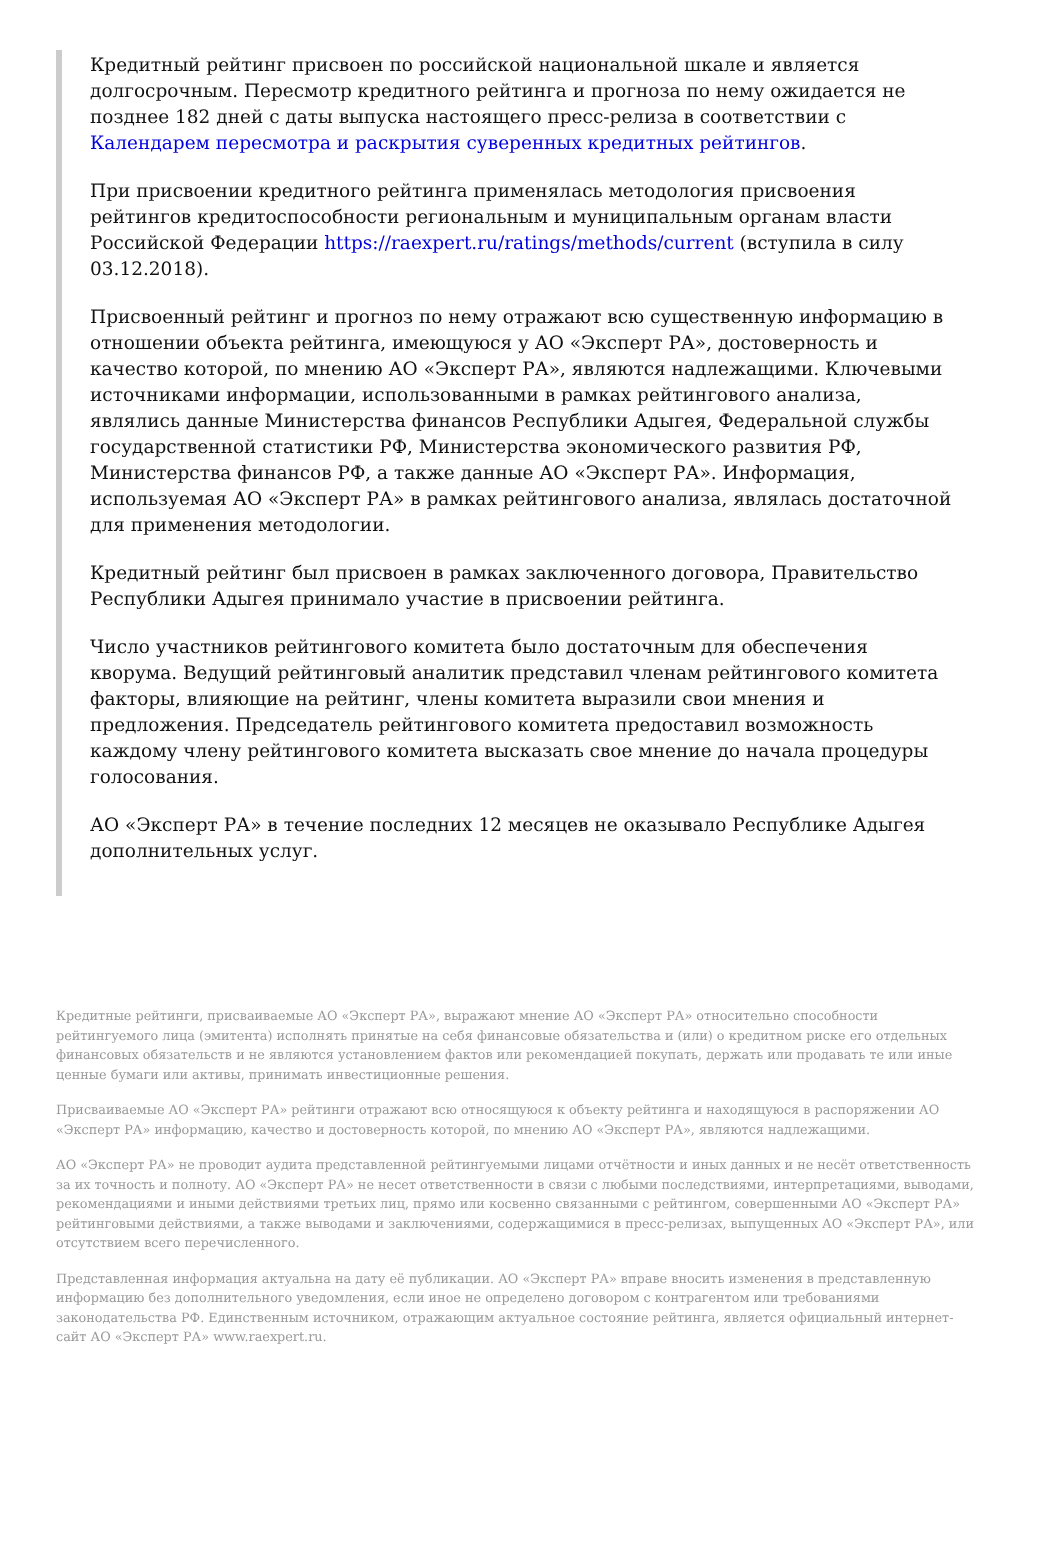Кредитный рейтинг присвоен по российской национальной шкале и является долгосрочным. Пересмотр кредитного рейтинга и прогноза по нему ожидается не позднее 182 дней с даты выпуска настоящего пресс-релиза в соответствии с Календарем пересмотра и раскрытия суверенных кредитных рейтингов.
При присвоении кредитного рейтинга применялась методология присвоения рейтингов кредитоспособности региональным и муниципальным органам власти Российской Федерации https://raexpert.ru/ratings/methods/current (вступила в силу 03.12.2018).
Присвоенный рейтинг и прогноз по нему отражают всю существенную информацию в отношении объекта рейтинга, имеющуюся у АО «Эксперт РА», достоверность и качество которой, по мнению АО «Эксперт РА», являются надлежащими. Ключевыми источниками информации, использованными в рамках рейтингового анализа, являлись данные Министерства финансов Республики Адыгея, Федеральной службы государственной статистики РФ, Министерства экономического развития РФ, Министерства финансов РФ, а также данные АО «Эксперт РА». Информация, используемая АО «Эксперт РА» в рамках рейтингового анализа, являлась достаточной для применения методологии.
Кредитный рейтинг был присвоен в рамках заключенного договора, Правительство Республики Адыгея принимало участие в присвоении рейтинга.
Число участников рейтингового комитета было достаточным для обеспечения кворума. Ведущий рейтинговый аналитик представил членам рейтингового комитета факторы, влияющие на рейтинг, члены комитета выразили свои мнения и предложения. Председатель рейтингового комитета предоставил возможность каждому члену рейтингового комитета высказать свое мнение до начала процедуры голосования.
АО «Эксперт РА» в течение последних 12 месяцев не оказывало Республике Адыгея дополнительных услуг.
Кредитные рейтинги, присваиваемые АО «Эксперт РА», выражают мнение АО «Эксперт РА» относительно способности рейтингуемого лица (эмитента) исполнять принятые на себя финансовые обязательства и (или) о кредитном риске его отдельных финансовых обязательств и не являются установлением фактов или рекомендацией покупать, держать или продавать те или иные ценные бумаги или активы, принимать инвестиционные решения.
Присваиваемые АО «Эксперт РА» рейтинги отражают всю относящуюся к объекту рейтинга и находящуюся в распоряжении АО «Эксперт РА» информацию, качество и достоверность которой, по мнению АО «Эксперт РА», являются надлежащими.
АО «Эксперт РА» не проводит аудита представленной рейтингуемыми лицами отчётности и иных данных и не несёт ответственность за их точность и полноту. АО «Эксперт РА» не несет ответственности в связи с любыми последствиями, интерпретациями, выводами, рекомендациями и иными действиями третьих лиц, прямо или косвенно связанными с рейтингом, совершенными АО «Эксперт РА» рейтинговыми действиями, а также выводами и заключениями, содержащимися в пресс-релизах, выпущенных АО «Эксперт РА», или отсутствием всего перечисленного.
Представленная информация актуальна на дату её публикации. АО «Эксперт РА» вправе вносить изменения в представленную информацию без дополнительного уведомления, если иное не определено договором с контрагентом или требованиями законодательства РФ. Единственным источником, отражающим актуальное состояние рейтинга, является официальный интернет-сайт АО «Эксперт РА» www.raexpert.ru.